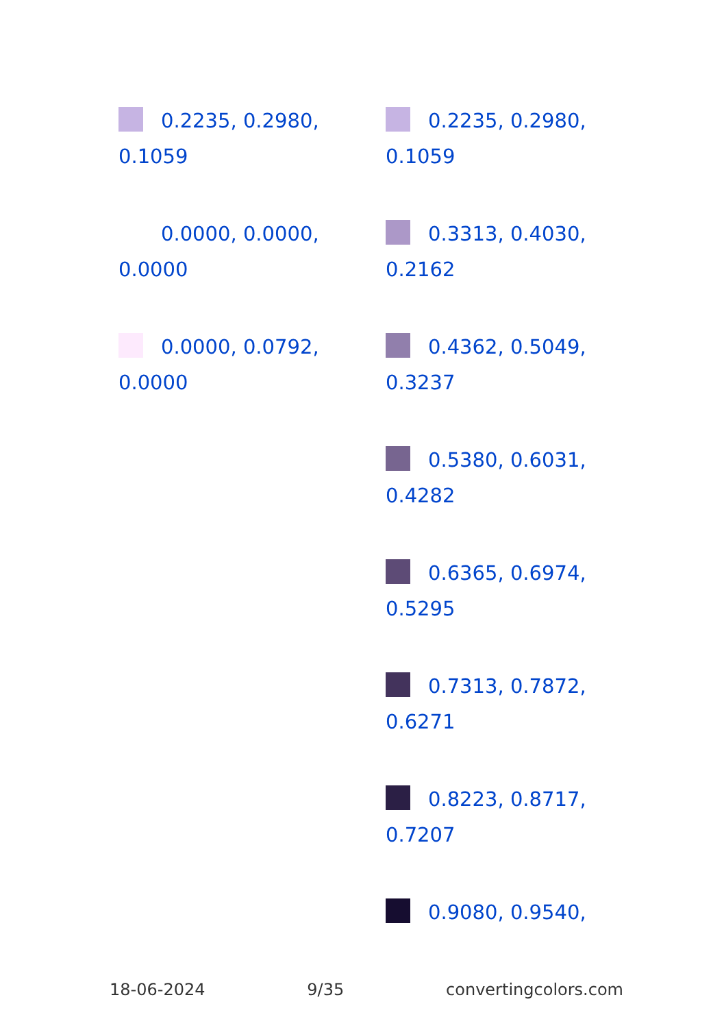0.2235, 0.2980, 0.1059
0.0000, 0.0000, 0.0000
0.0000, 0.0792, 0.0000
0.2235, 0.2980, 0.1059
0.3313, 0.4030, 0.2162
0.4362, 0.5049, 0.3237
0.5380, 0.6031, 0.4282
0.6365, 0.6974, 0.5295
0.7313, 0.7872, 0.6271
0.8223, 0.8717, 0.7207
0.9080, 0.9540,
18-06-2024 9/35 convertingcolors.com